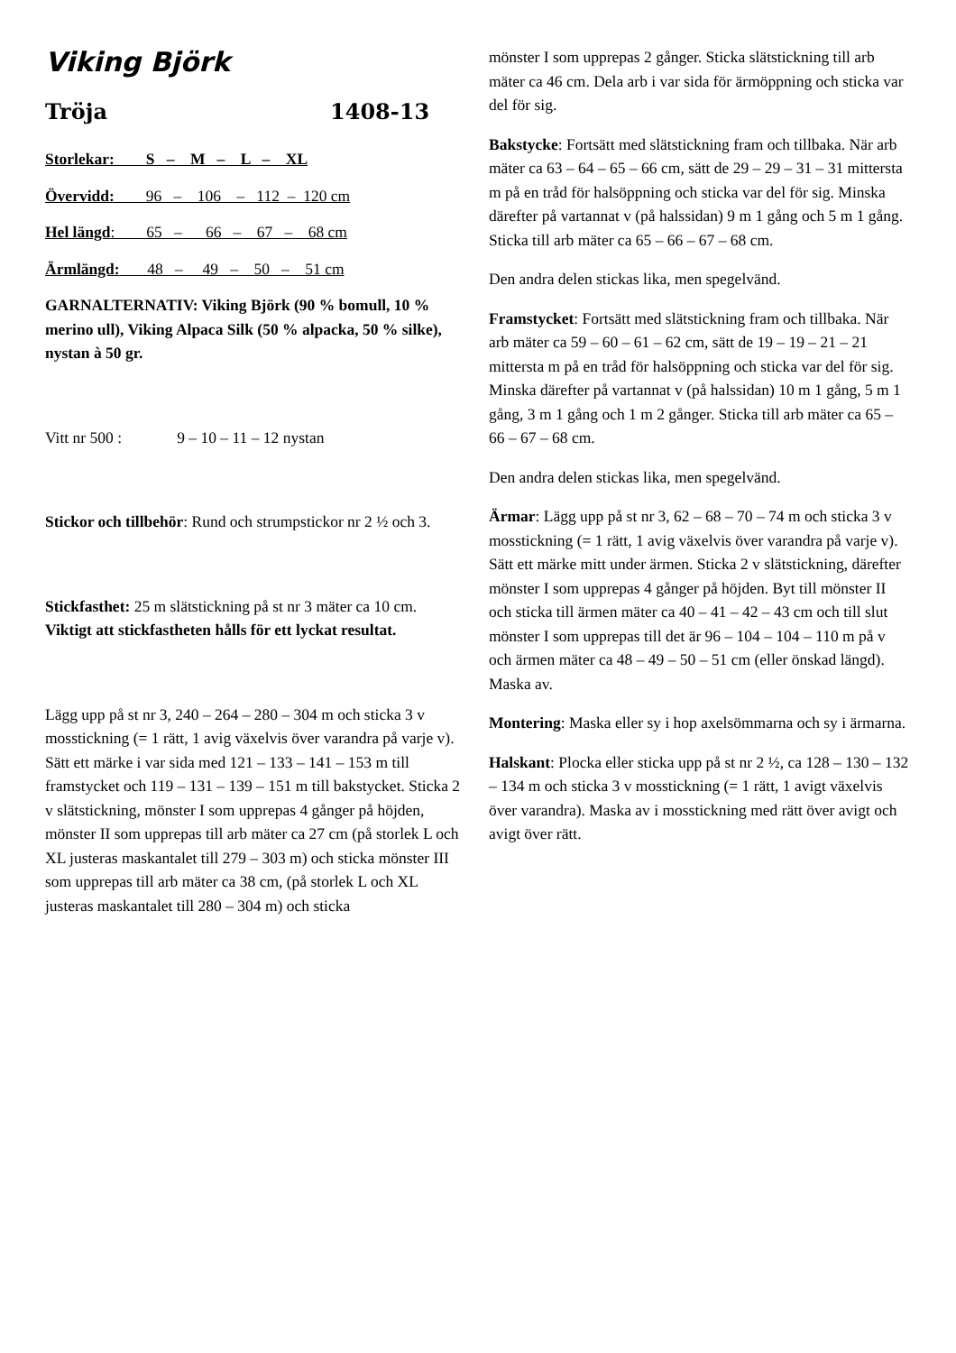Viking Björk
Tröja 1408-13
Storlekar: S – M – L – XL
Övervidd: 96 – 106 – 112 – 120 cm
Hel längd: 65 – 66 – 67 – 68 cm
Ärmlängd: 48 – 49 – 50 – 51 cm
GARNALTERNATIV: Viking Björk (90 % bomull, 10 % merino ull), Viking Alpaca Silk (50 % alpacka, 50 % silke), nystan à 50 gr.
Vitt nr 500 : 9 – 10 – 11 – 12 nystan
Stickor och tillbehör: Rund och strumpstickor nr 2 ½ och 3.
Stickfasthet: 25 m slätstickning på st nr 3 mäter ca 10 cm. Viktigt att stickfastheten hålls för ett lyckat resultat.
Lägg upp på st nr 3, 240 – 264 – 280 – 304 m och sticka 3 v mosstickning (= 1 rätt, 1 avig växelvis över varandra på varje v). Sätt ett märke i var sida med 121 – 133 – 141 – 153 m till framstycket och 119 – 131 – 139 – 151 m till bakstycket. Sticka 2 v slätstickning, mönster I som upprepas 4 gånger på höjden, mönster II som upprepas till arb mäter ca 27 cm (på storlek L och XL justeras maskantalet till 279 – 303 m) och sticka mönster III som upprepas till arb mäter ca 38 cm, (på storlek L och XL justeras maskantalet till 280 – 304 m) och sticka
mönster I som upprepas 2 gånger. Sticka slätstickning till arb mäter ca 46 cm. Dela arb i var sida för ärmöppning och sticka var del för sig.
Bakstycke: Fortsätt med slätstickning fram och tillbaka. När arb mäter ca 63 – 64 – 65 – 66 cm, sätt de 29 – 29 – 31 – 31 mittersta m på en tråd för halsöppning och sticka var del för sig. Minska därefter på vartannat v (på halssidan) 9 m 1 gång och 5 m 1 gång. Sticka till arb mäter ca 65 – 66 – 67 – 68 cm.
Den andra delen stickas lika, men spegelvänd.
Framstycket: Fortsätt med slätstickning fram och tillbaka. När arb mäter ca 59 – 60 – 61 – 62 cm, sätt de 19 – 19 – 21 – 21 mittersta m på en tråd för halsöppning och sticka var del för sig. Minska därefter på vartannat v (på halssidan) 10 m 1 gång, 5 m 1 gång, 3 m 1 gång och 1 m 2 gånger. Sticka till arb mäter ca 65 – 66 – 67 – 68 cm.
Den andra delen stickas lika, men spegelvänd.
Ärmar: Lägg upp på st nr 3, 62 – 68 – 70 – 74 m och sticka 3 v mosstickning (= 1 rätt, 1 avig växelvis över varandra på varje v). Sätt ett märke mitt under ärmen. Sticka 2 v slätstickning, därefter mönster I som upprepas 4 gånger på höjden. Byt till mönster II och sticka till ärmen mäter ca 40 – 41 – 42 – 43 cm och till slut mönster I som upprepas till det är 96 – 104 – 104 – 110 m på v och ärmen mäter ca 48 – 49 – 50 – 51 cm (eller önskad längd). Maska av.
Montering: Maska eller sy i hop axelsömmarna och sy i ärmarna.
Halskant: Plocka eller sticka upp på st nr 2 ½, ca 128 – 130 – 132 – 134 m och sticka 3 v mosstickning (= 1 rätt, 1 avigt växelvis över varandra). Maska av i mosstickning med rätt över avigt och avigt över rätt.